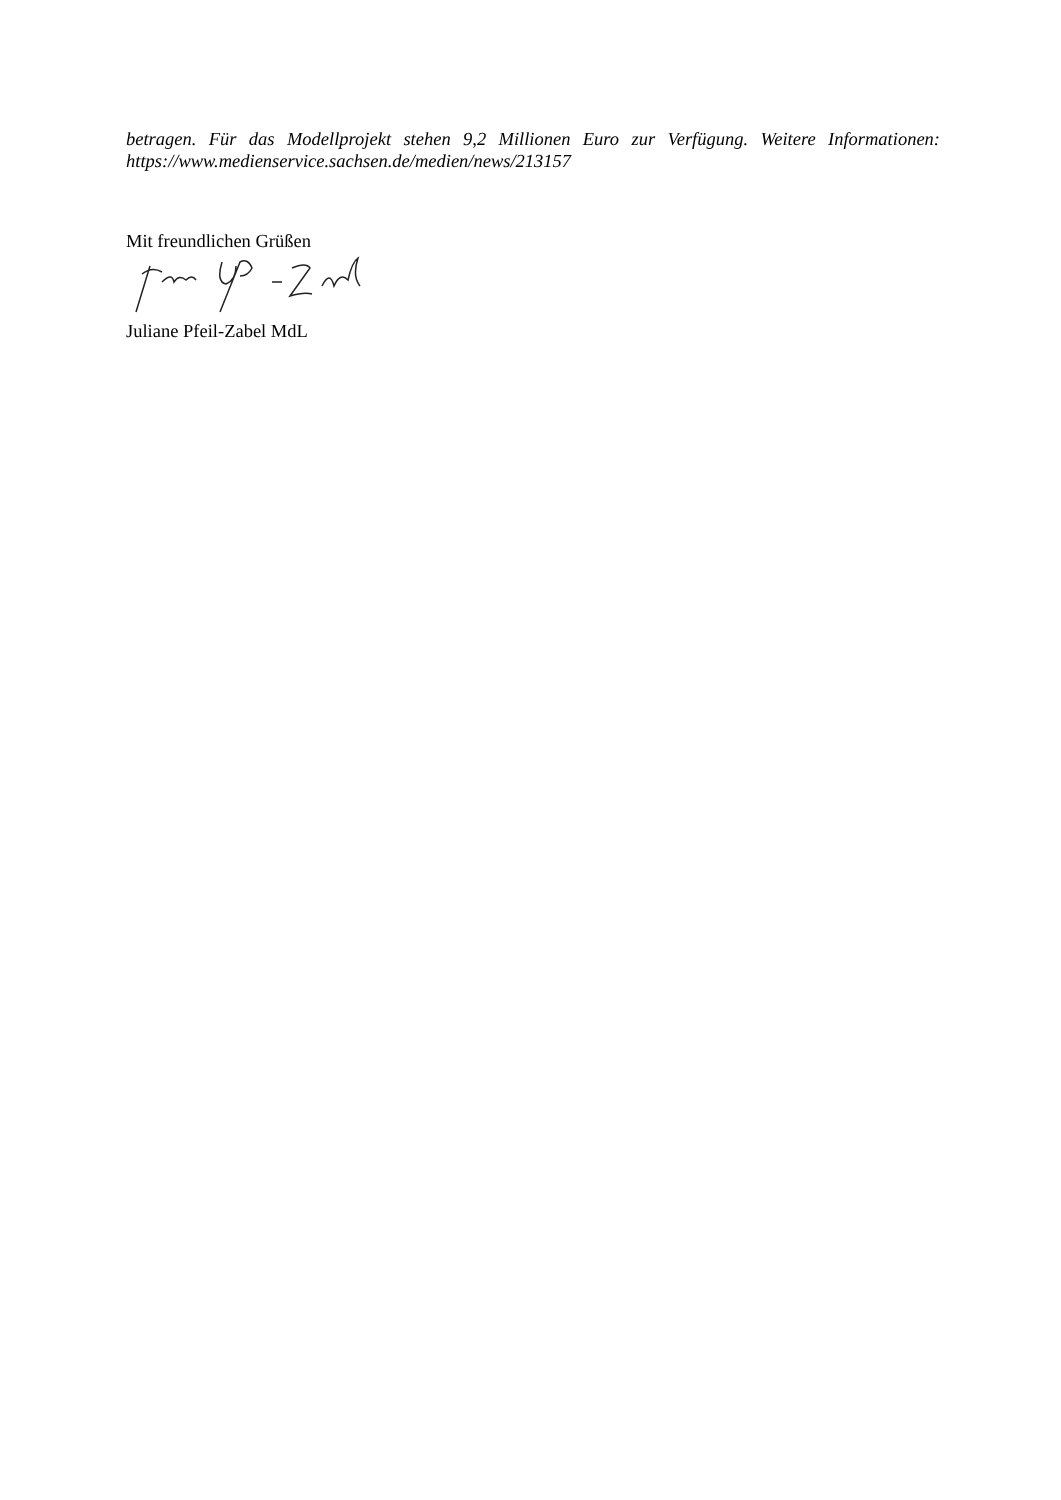betragen. Für das Modellprojekt stehen 9,2 Millionen Euro zur Verfügung. Weitere Informationen: https://www.medienservice.sachsen.de/medien/news/213157
Mit freundlichen Grüßen
Juliane Pfeil-Zabel MdL